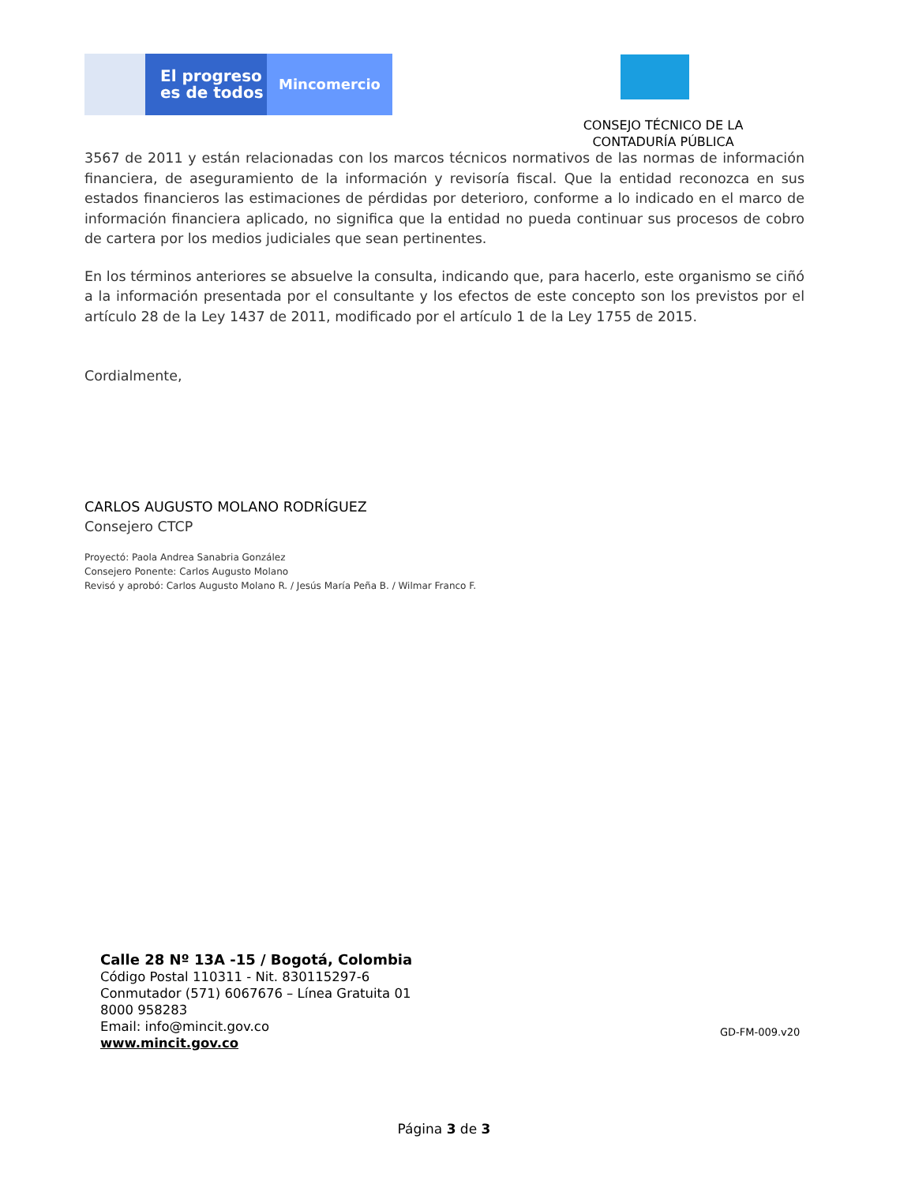El progreso
es de todos
Mincomercio
CONSEJO TÉCNICO DE LA CONTADURÍA PÚBLICA
3567 de 2011 y están relacionadas con los marcos técnicos normativos de las normas de información financiera, de aseguramiento de la información y revisoría fiscal. Que la entidad reconozca en sus estados financieros las estimaciones de pérdidas por deterioro, conforme a lo indicado en el marco de información financiera aplicado, no significa que la entidad no pueda continuar sus procesos de cobro de cartera por los medios judiciales que sean pertinentes.
En los términos anteriores se absuelve la consulta, indicando que, para hacerlo, este organismo se ciñó a la información presentada por el consultante y los efectos de este concepto son los previstos por el artículo 28 de la Ley 1437 de 2011, modificado por el artículo 1 de la Ley 1755 de 2015.
Cordialmente,
CARLOS AUGUSTO MOLANO RODRÍGUEZ
Consejero CTCP
Proyectó: Paola Andrea Sanabria González
Consejero Ponente: Carlos Augusto Molano
Revisó y aprobó: Carlos Augusto Molano R. / Jesús María Peña B. / Wilmar Franco F.
Calle 28 Nº 13A -15 / Bogotá, Colombia
Código Postal 110311 - Nit. 830115297-6
Conmutador (571) 6067676 – Línea Gratuita 01 8000 958283
Email: info@mincit.gov.co
www.mincit.gov.co
GD-FM-009.v20
Página 3 de 3